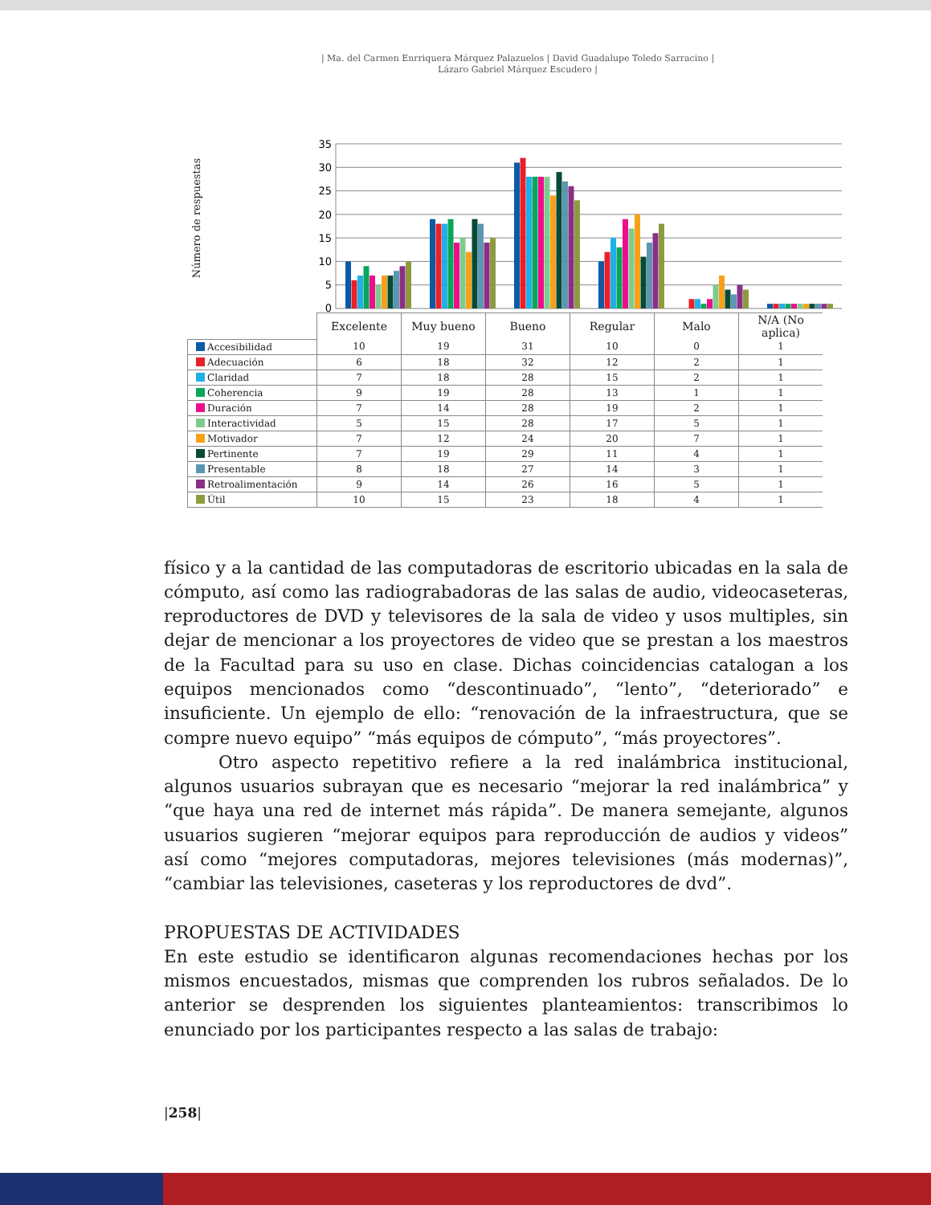| Ma. del Carmen Enrriquera Márquez Palazuelos | David Guadalupe Toledo Sarracino |
Lázaro Gabriel Márquez Escudero |
Número de respuestas
35
30
25
20
15
10
5
0
| | Excelente | Muy bueno | Bueno | Regular | Malo | N/A (No aplica) |
| --- | --- | --- | --- | --- | --- | --- |
| Accesibilidad | 10 | 19 | 31 | 10 | 0 | 1 |
| Adecuación | 6 | 18 | 32 | 12 | 2 | 1 |
| Claridad | 7 | 18 | 28 | 15 | 2 | 1 |
| Coherencia | 9 | 19 | 28 | 13 | 1 | 1 |
| Duración | 7 | 14 | 28 | 19 | 2 | 1 |
| Interactividad | 5 | 15 | 28 | 17 | 5 | 1 |
| Motivador | 7 | 12 | 24 | 20 | 7 | 1 |
| Pertinente | 7 | 19 | 29 | 11 | 4 | 1 |
| Presentable | 8 | 18 | 27 | 14 | 3 | 1 |
| Retroalimentación | 9 | 14 | 26 | 16 | 5 | 1 |
| Útil | 10 | 15 | 23 | 18 | 4 | 1 |
físico y a la cantidad de las computadoras de escritorio ubicadas en la sala de cómputo, así como las radiograbadoras de las salas de audio, videocaseteras, reproductores de DVD y televisores de la sala de video y usos multiples, sin dejar de mencionar a los proyectores de video que se prestan a los maestros de la Facultad para su uso en clase. Dichas coincidencias catalogan a los equipos mencionados como “descontinuado”, “lento”, “deteriorado” e insuficiente. Un ejemplo de ello: “renovación de la infraestructura, que se compre nuevo equipo” “más equipos de cómputo”, “más proyectores”.
Otro aspecto repetitivo refiere a la red inalámbrica institucional, algunos usuarios subrayan que es necesario “mejorar la red inalámbrica” y “que haya una red de internet más rápida”. De manera semejante, algunos usuarios sugieren “mejorar equipos para reproducción de audios y videos” así como “mejores computadoras, mejores televisiones (más modernas)”, “cambiar las televisiones, caseteras y los reproductores de dvd”.
PROPUESTAS DE ACTIVIDADES
En este estudio se identificaron algunas recomendaciones hechas por los mismos encuestados, mismas que comprenden los rubros señalados. De lo anterior se desprenden los siguientes planteamientos: transcribimos lo enunciado por los participantes respecto a las salas de trabajo:
|258|